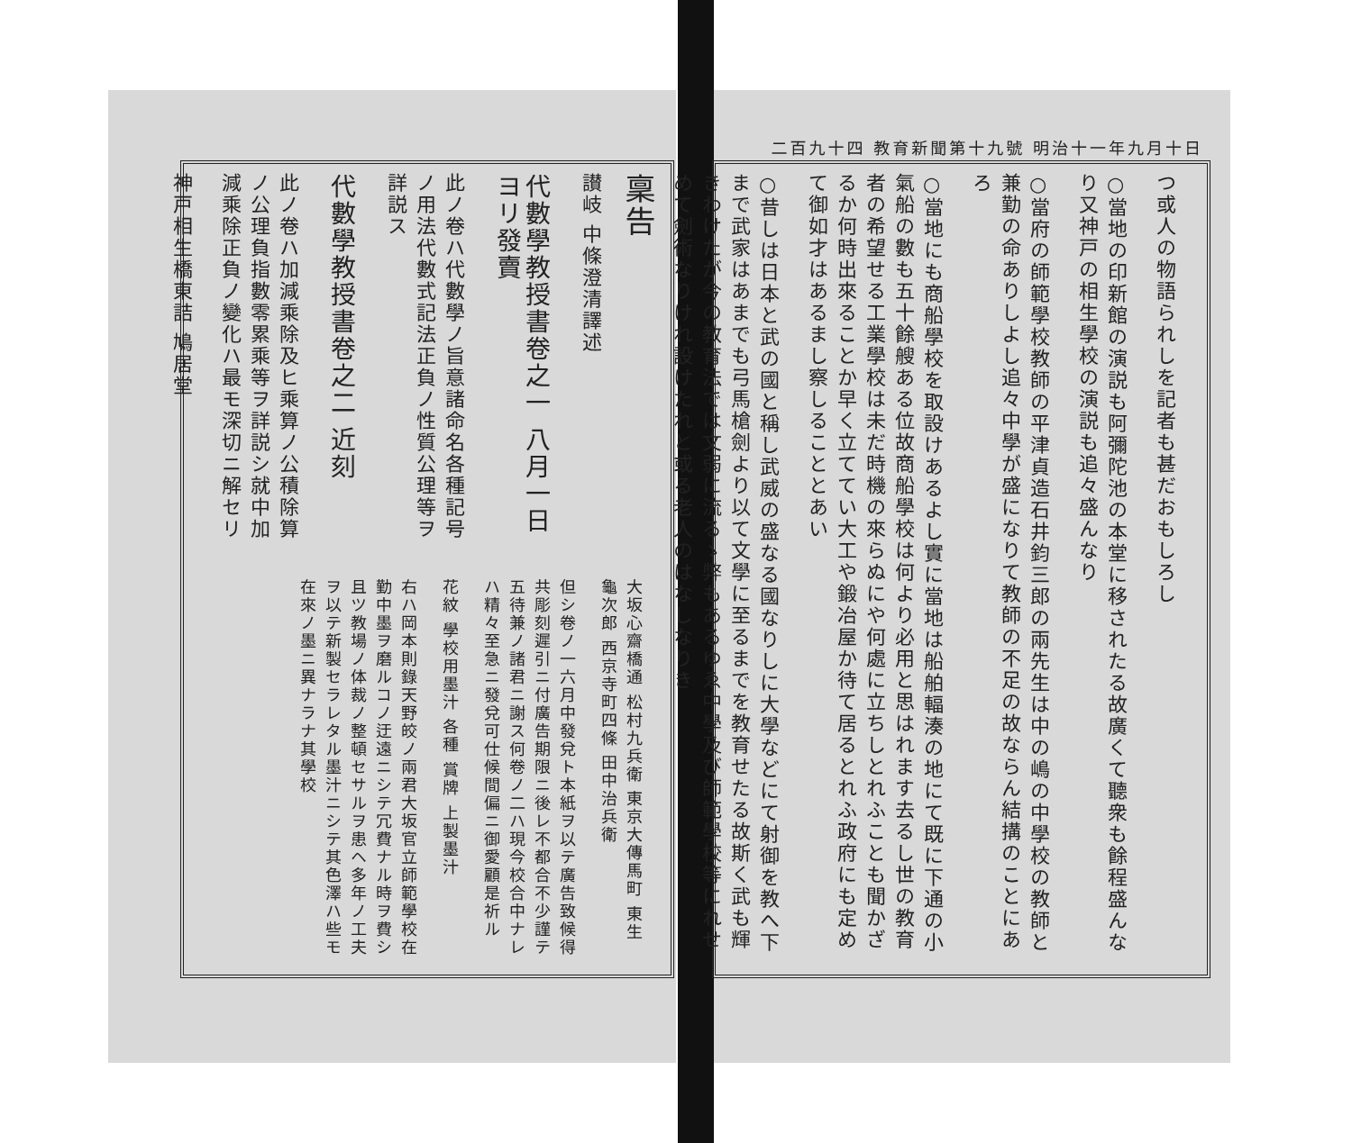二百九十四 教育新聞第十九號 明治十一年九月十日
稟告
讃岐 中條澄清譯述
代數學教授書卷之一 八月一日ヨリ發賣
此ノ卷ハ代數學ノ旨意諸命名各種記号ノ用法代數式記法正負ノ性質公理等ヲ詳説ス
代數學教授書卷之二 近刻
此ノ卷ハ加減乘除及ヒ乘算ノ公積除算ノ公理負指數零累乘等ヲ詳説シ就中加減乘除正負ノ變化ハ最モ深切ニ解セリ
神戸相生橋東詰 鳩居堂
大坂心齋橋通 松村九兵衛 東京大傳馬町 東生龜次郎 西京寺町四條 田中治兵衛
但シ卷ノ一六月中發兌ト本紙ヲ以テ廣告致候得共彫刻遲引ニ付廣告期限ニ後レ不都合不少謹テ五待兼ノ諸君ニ謝ス何卷ノ二ハ現今校合中ナレハ精々至急ニ發兌可仕候間偏ニ御愛顧是祈ル
花紋 學校用墨汁 各種 賞牌 上製墨汁
右ハ岡本則錄天野皎ノ兩君大坂官立師範學校在勤中墨ヲ磨ルコノ迂遠ニシテ冗費ナル時ヲ費シ且ツ教場ノ体裁ノ整頓セサルヲ患ヘ多年ノ工夫ヲ以テ新製セラレタル墨汁ニシテ其色澤ハ些モ在來ノ墨ニ異ナラナ其學校
つ或人の物語られしを記者も甚だおもしろし
○當地の印新館の演説も阿彌陀池の本堂に移されたる故廣くて聽衆も餘程盛んなり又神戸の相生學校の演説も追々盛んなり
○當府の師範學校教師の平津貞造石井鈞三郎の兩先生は中の嶋の中學校の教師と兼勤の命ありしよし追々中學が盛になりて教師の不足の故ならん結搆のことにあろ
○當地にも商船學校を取設けあるよし實に當地は船舶輻湊の地にて既に下通の小氣船の數も五十餘艘ある位故商船學校は何より必用と思はれます去るし世の教育者の希望せる工業學校は未だ時機の來らぬにや何處に立ちしとれふことも聞かざるか何時出來ることか早く立ててい大工や鍛冶屋か待て居るとれふ政府にも定めて御如才はあるまし察しることとあい
○昔しは日本と武の國と稱し武威の盛なる國なりしに大學などにて射御を教へ下まで武家はあまでも弓馬槍劍より以て文學に至るまでを教育せたる故斯く武も輝きわけたが今の教育法では文弱に流るゝ弊もあるゆゑ中學及び師範學校等にれせめて劍術なりけれ設けたれと或る老人のはなしなりき